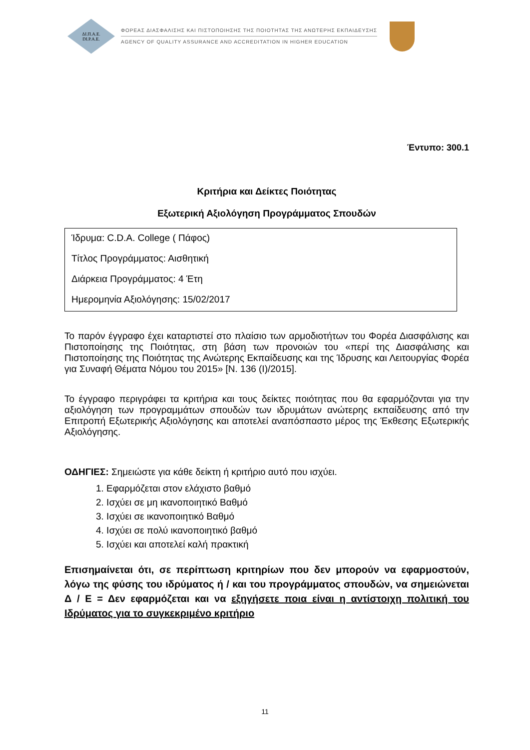ΔΙ.Π.Α.Ε.
DI.P.A.E.
ΦΟΡΕΑΣ ΔΙΑΣΦΑΛΙΣΗΣ ΚΑΙ ΠΙΣΤΟΠΟΙΗΣΗΣ ΤΗΣ ΠΟΙΟΤΗΤΑΣ ΤΗΣ ΑΝΩΤΕΡΗΣ ΕΚΠΑΙΔΕΥΣΗΣ
AGENCY OF QUALITY ASSURANCE AND ACCREDITATION IN HIGHER EDUCATION
Έντυπο: 300.1
Κριτήρια και Δείκτες Ποιότητας
Εξωτερική Αξιολόγηση Προγράμματος Σπουδών
Ίδρυμα: C.D.A. College ( Πάφος)
Τίτλος Προγράμματος: Αισθητική
Διάρκεια Προγράμματος: 4 Έτη
Ημερομηνία Αξιολόγησης: 15/02/2017
Το παρόν έγγραφο έχει καταρτιστεί στο πλαίσιο των αρμοδιοτήτων του Φορέα Διασφάλισης και Πιστοποίησης της Ποιότητας, στη βάση των προνοιών του «περί της Διασφάλισης και Πιστοποίησης της Ποιότητας της Ανώτερης Εκπαίδευσης και της Ίδρυσης και Λειτουργίας Φορέα για Συναφή Θέματα Νόμου του 2015» [Ν. 136 (Ι)/2015].
Το έγγραφο περιγράφει τα κριτήρια και τους δείκτες ποιότητας που θα εφαρμόζονται για την αξιολόγηση των προγραμμάτων σπουδών των ιδρυμάτων ανώτερης εκπαίδευσης από την Επιτροπή Εξωτερικής Αξιολόγησης και αποτελεί αναπόσπαστο μέρος της Έκθεσης Εξωτερικής Αξιολόγησης.
ΟΔΗΓΙΕΣ: Σημειώστε για κάθε δείκτη ή κριτήριο αυτό που ισχύει.
1. Εφαρμόζεται στον ελάχιστο βαθμό
2. Ισχύει σε μη ικανοποιητικό Βαθμό
3. Ισχύει σε ικανοποιητικό Βαθμό
4. Ισχύει σε πολύ ικανοποιητικό βαθμό
5. Ισχύει και αποτελεί καλή πρακτική
Επισημαίνεται ότι, σε περίπτωση κριτηρίων που δεν μπορούν να εφαρμοστούν, λόγω της φύσης του ιδρύματος ή / και του προγράμματος σπουδών, να σημειώνεται Δ / Ε = Δεν εφαρμόζεται και να εξηγήσετε ποια είναι η αντίστοιχη πολιτική του Ιδρύματος για το συγκεκριμένο κριτήριο
11